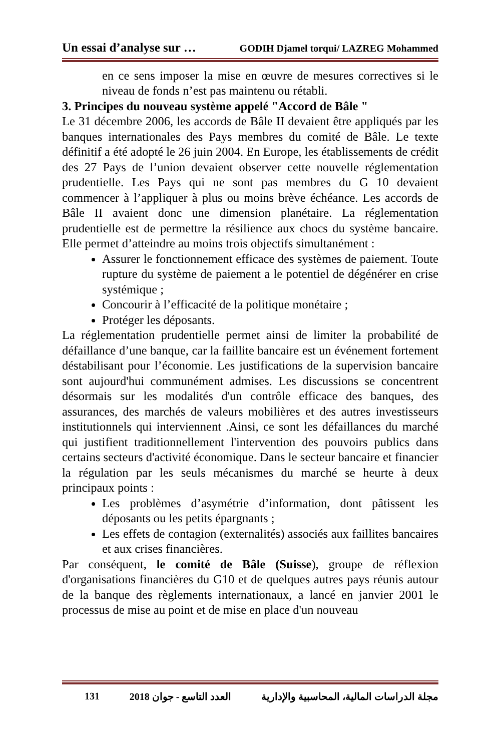Un essai d’analyse sur … GODIH Djamel torqui/ LAZREG Mohammed
en ce sens imposer la mise en œuvre de mesures correctives si le niveau de fonds n’est pas maintenu ou rétabli.
3. Principes du nouveau système appelé "Accord de Bâle "
Le 31 décembre 2006, les accords de Bâle II devaient être appliqués par les banques internationales des Pays membres du comité de Bâle. Le texte définitif a été adopté le 26 juin 2004. En Europe, les établissements de crédit des 27 Pays de l’union devaient observer cette nouvelle réglementation prudentielle. Les Pays qui ne sont pas membres du G 10 devaient commencer à l’appliquer à plus ou moins brève échéance. Les accords de Bâle II avaient donc une dimension planétaire. La réglementation prudentielle est de permettre la résilience aux chocs du système bancaire. Elle permet d’atteindre au moins trois objectifs simultanément :
Assurer le fonctionnement efficace des systèmes de paiement. Toute rupture du système de paiement a le potentiel de dégénérer en crise systémique ;
Concourir à l’efficacité de la politique monétaire ;
Protéger les déposants.
La réglementation prudentielle permet ainsi de limiter la probabilité de défaillance d’une banque, car la faillite bancaire est un événement fortement déstabilisant pour l’économie. Les justifications de la supervision bancaire sont aujourd'hui communément admises. Les discussions se concentrent désormais sur les modalités d'un contrôle efficace des banques, des assurances, des marchés de valeurs mobilières et des autres investisseurs institutionnels qui interviennent .Ainsi, ce sont les défaillances du marché qui justifient traditionnellement l'intervention des pouvoirs publics dans certains secteurs d'activité économique. Dans le secteur bancaire et financier la régulation par les seuls mécanismes du marché se heurte à deux principaux points :
Les problèmes d’asymétrie d’information, dont pâtissent les déposants ou les petits épargnants ;
Les effets de contagion (externalités) associés aux faillites bancaires et aux crises financières.
Par conséquent, le comité de Bâle (Suisse), groupe de réflexion d'organisations financières du G10 et de quelques autres pays réunis autour de la banque des règlements internationaux, a lancé en janvier 2001 le processus de mise au point et de mise en place d'un nouveau
131 2018 العدد التاسع - جوان مجلة الدراسات المالية، المحاسبية والإدارية